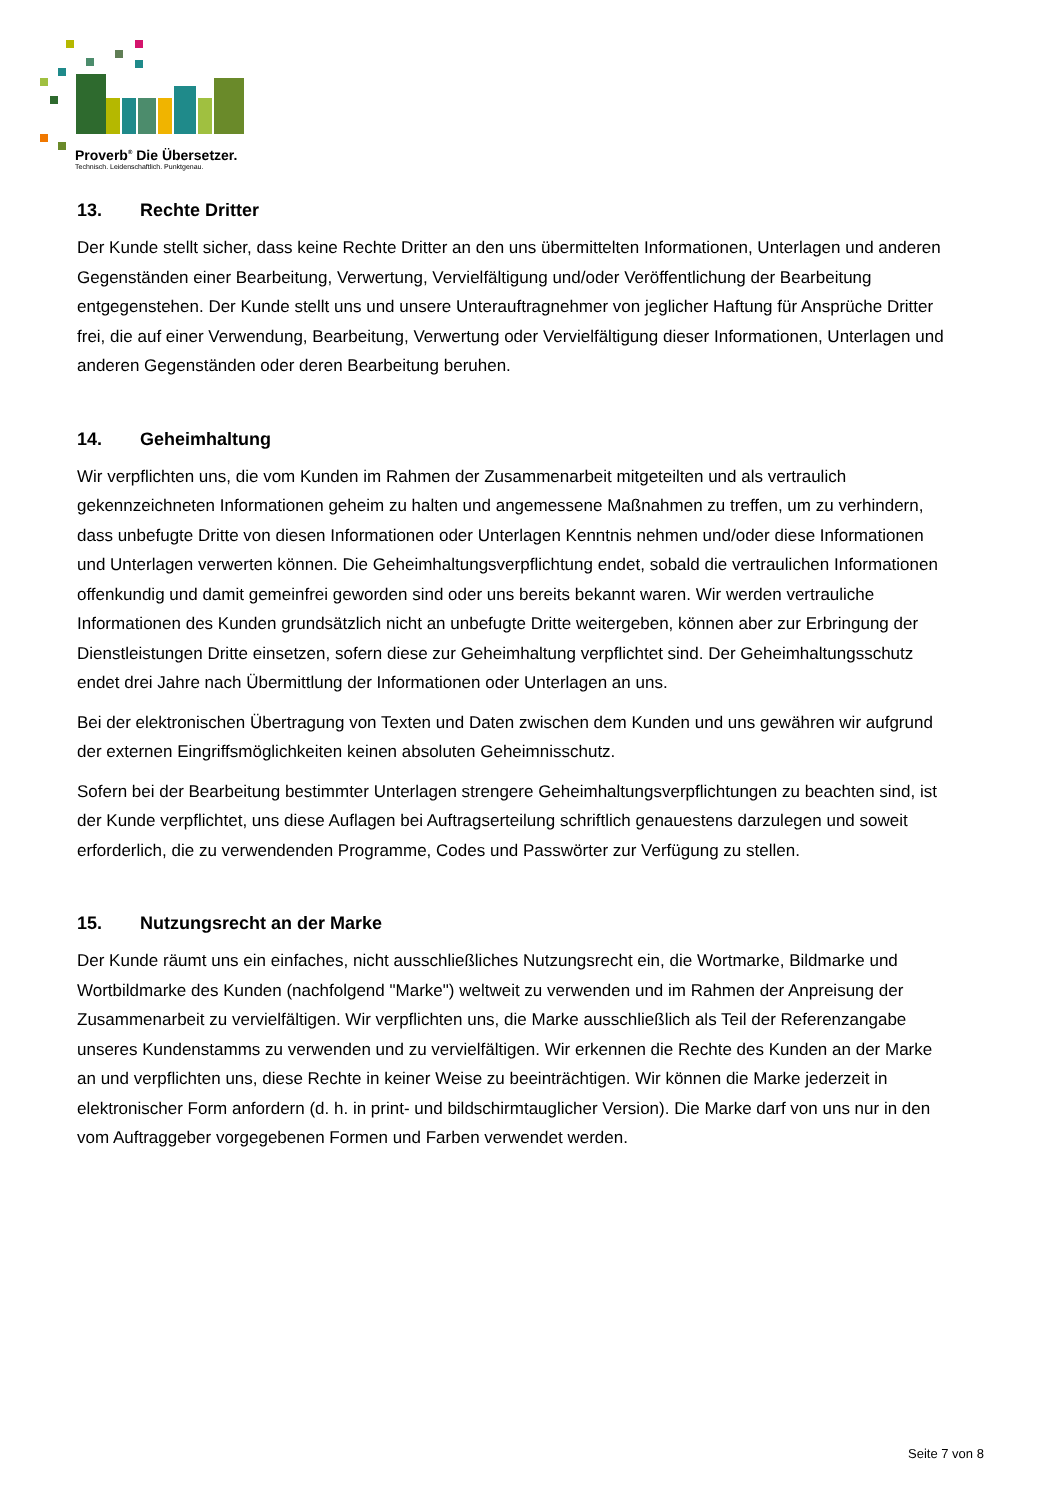Proverb<sup>®</sup> Die Übersetzer.
Technisch. Leidenschaftlich. Punktgenau.
13. Rechte Dritter
Der Kunde stellt sicher, dass keine Rechte Dritter an den uns übermittelten Informationen, Unterlagen und anderen Gegenständen einer Bearbeitung, Verwertung, Vervielfältigung und/oder Veröffentlichung der Bearbeitung entgegenstehen. Der Kunde stellt uns und unsere Unterauftragnehmer von jeglicher Haftung für Ansprüche Dritter frei, die auf einer Verwendung, Bearbeitung, Verwertung oder Vervielfältigung dieser Informationen, Unterlagen und anderen Gegenständen oder deren Bearbeitung beruhen.
14. Geheimhaltung
Wir verpflichten uns, die vom Kunden im Rahmen der Zusammenarbeit mitgeteilten und als vertraulich gekennzeichneten Informationen geheim zu halten und angemessene Maßnahmen zu treffen, um zu verhindern, dass unbefugte Dritte von diesen Informationen oder Unterlagen Kenntnis nehmen und/oder diese Informationen und Unterlagen verwerten können. Die Geheimhaltungsverpflichtung endet, sobald die vertraulichen Informationen offenkundig und damit gemeinfrei geworden sind oder uns bereits bekannt waren. Wir werden vertrauliche Informationen des Kunden grundsätzlich nicht an unbefugte Dritte weitergeben, können aber zur Erbringung der Dienstleistungen Dritte einsetzen, sofern diese zur Geheimhaltung verpflichtet sind. Der Geheimhaltungsschutz endet drei Jahre nach Übermittlung der Informationen oder Unterlagen an uns.
Bei der elektronischen Übertragung von Texten und Daten zwischen dem Kunden und uns gewähren wir aufgrund der externen Eingriffsmöglichkeiten keinen absoluten Geheimnisschutz.
Sofern bei der Bearbeitung bestimmter Unterlagen strengere Geheimhaltungsverpflichtungen zu beachten sind, ist der Kunde verpflichtet, uns diese Auflagen bei Auftragserteilung schriftlich genauestens darzulegen und soweit erforderlich, die zu verwendenden Programme, Codes und Passwörter zur Verfügung zu stellen.
15. Nutzungsrecht an der Marke
Der Kunde räumt uns ein einfaches, nicht ausschließliches Nutzungsrecht ein, die Wortmarke, Bildmarke und Wortbildmarke des Kunden (nachfolgend "Marke") weltweit zu verwenden und im Rahmen der Anpreisung der Zusammenarbeit zu vervielfältigen. Wir verpflichten uns, die Marke ausschließlich als Teil der Referenzangabe unseres Kundenstamms zu verwenden und zu vervielfältigen. Wir erkennen die Rechte des Kunden an der Marke an und verpflichten uns, diese Rechte in keiner Weise zu beeinträchtigen. Wir können die Marke jederzeit in elektronischer Form anfordern (d. h. in print- und bildschirmtauglicher Version). Die Marke darf von uns nur in den vom Auftraggeber vorgegebenen Formen und Farben verwendet werden.
Seite 7 von 8